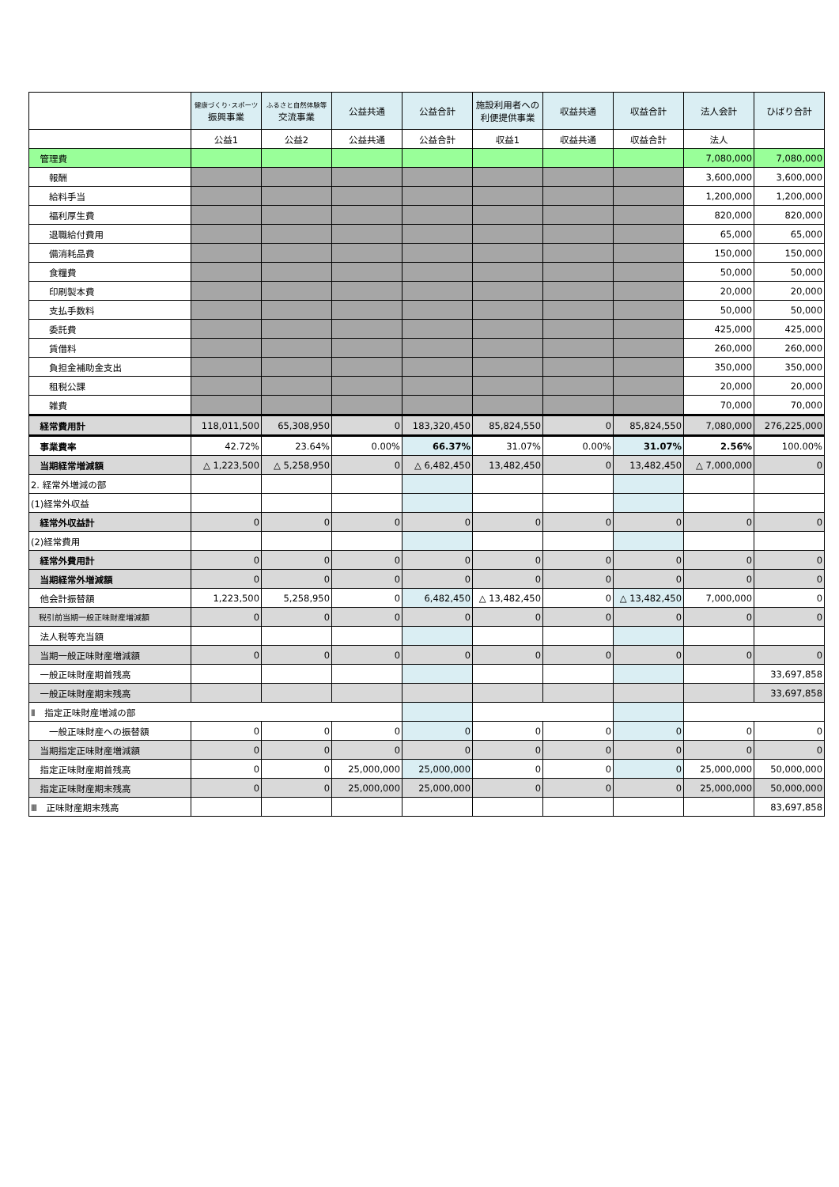| | 健康づくり･スポーツ 振興事業 | ふるさと自然体験等 交流事業 | 公益共通 | 公益合計 | 施設利用者への 利便提供事業 | 収益共通 | 収益合計 | 法人会計 | ひばり合計 |
| | 公益1 | 公益2 | 公益共通 | 公益合計 | 収益1 | 収益共通 | 収益合計 | 法人 | |
| 管理費 | | | | | | | | 7,080,000 | 7,080,000 |
| 報酬 | | | | | | | | 3,600,000 | 3,600,000 |
| 給料手当 | | | | | | | | 1,200,000 | 1,200,000 |
| 福利厚生費 | | | | | | | | 820,000 | 820,000 |
| 退職給付費用 | | | | | | | | 65,000 | 65,000 |
| 備消耗品費 | | | | | | | | 150,000 | 150,000 |
| 食糧費 | | | | | | | | 50,000 | 50,000 |
| 印刷製本費 | | | | | | | | 20,000 | 20,000 |
| 支払手数料 | | | | | | | | 50,000 | 50,000 |
| 委託費 | | | | | | | | 425,000 | 425,000 |
| 賃借料 | | | | | | | | 260,000 | 260,000 |
| 負担金補助金支出 | | | | | | | | 350,000 | 350,000 |
| 租税公課 | | | | | | | | 20,000 | 20,000 |
| 雑費 | | | | | | | | 70,000 | 70,000 |
| 経常費用計 | 118,011,500 | 65,308,950 | 0 | 183,320,450 | 85,824,550 | 0 | 85,824,550 | 7,080,000 | 276,225,000 |
| 事業費率 | 42.72% | 23.64% | 0.00% | 66.37% | 31.07% | 0.00% | 31.07% | 2.56% | 100.00% |
| 当期経常増減額 | △ 1,223,500 | △ 5,258,950 | 0 | △ 6,482,450 | 13,482,450 | 0 | 13,482,450 | △ 7,000,000 | 0 |
| 2. 経常外増減の部 | | | | | | | | | |
| (1)経常外収益 | | | | | | | | | |
| 経常外収益計 | 0 | 0 | 0 | 0 | 0 | 0 | 0 | 0 | 0 |
| (2)経常費用 | | | | | | | | | |
| 経常外費用計 | 0 | 0 | 0 | 0 | 0 | 0 | 0 | 0 | 0 |
| 当期経常外増減額 | 0 | 0 | 0 | 0 | 0 | 0 | 0 | 0 | 0 |
| 他会計振替額 | 1,223,500 | 5,258,950 | 0 | 6,482,450 | △ 13,482,450 | 0 | △ 13,482,450 | 7,000,000 | 0 |
| 税引前当期一般正味財産増減額 | 0 | 0 | 0 | 0 | 0 | 0 | 0 | 0 | 0 |
| 法人税等充当額 | | | | | | | | | |
| 当期一般正味財産増減額 | 0 | 0 | 0 | 0 | 0 | 0 | 0 | 0 | 0 |
| 一般正味財産期首残高 | | | | | | | | | 33,697,858 |
| 一般正味財産期末残高 | | | | | | | | | 33,697,858 |
| Ⅱ 指定正味財産増減の部 | | | | | | | | | |
| 一般正味財産への振替額 | 0 | 0 | 0 | 0 | 0 | 0 | 0 | 0 | 0 |
| 当期指定正味財産増減額 | 0 | 0 | 0 | 0 | 0 | 0 | 0 | 0 | 0 |
| 指定正味財産期首残高 | 0 | 0 | 25,000,000 | 25,000,000 | 0 | 0 | 0 | 25,000,000 | 50,000,000 |
| 指定正味財産期末残高 | 0 | 0 | 25,000,000 | 25,000,000 | 0 | 0 | 0 | 25,000,000 | 50,000,000 |
| Ⅲ 正味財産期末残高 | | | | | | | | | 83,697,858 |